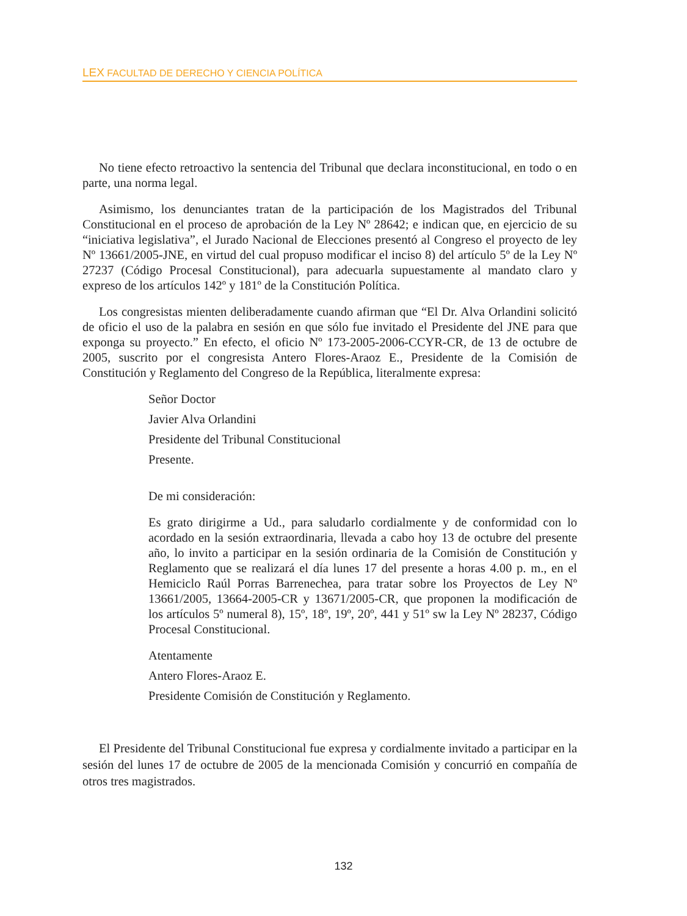LEX FACULTAD DE DERECHO Y CIENCIA POLÍTICA
No tiene efecto retroactivo la sentencia del Tribunal que declara inconstitucional, en todo o en parte, una norma legal.
Asimismo, los denunciantes tratan de la participación de los Magistrados del Tribunal Constitucional en el proceso de aprobación de la Ley Nº 28642; e indican que, en ejercicio de su “iniciativa legislativa”, el Jurado Nacional de Elecciones presentó al Congreso el proyecto de ley Nº 13661/2005-JNE, en virtud del cual propuso modificar el inciso 8) del artículo 5º de la Ley Nº 27237 (Código Procesal Constitucional), para adecuarla supuestamente al mandato claro y expreso de los artículos 142º y 181º de la Constitución Política.
Los congresistas mienten deliberadamente cuando afirman que “El Dr. Alva Orlandini solicitó de oficio el uso de la palabra en sesión en que sólo fue invitado el Presidente del JNE para que exponga su proyecto.” En efecto, el oficio Nº 173-2005-2006-CCYR-CR, de 13 de octubre de 2005, suscrito por el congresista Antero Flores-Araoz E., Presidente de la Comisión de Constitución y Reglamento del Congreso de la República, literalmente expresa:
Señor Doctor
Javier Alva Orlandini
Presidente del Tribunal Constitucional
Presente.
De mi consideración:
Es grato dirigirme a Ud., para saludarlo cordialmente y de conformidad con lo acordado en la sesión extraordinaria, llevada a cabo hoy 13 de octubre del presente año, lo invito a participar en la sesión ordinaria de la Comisión de Constitución y Reglamento que se realizará el día lunes 17 del presente a horas 4.00 p. m., en el Hemiciclo Raúl Porras Barrenechea, para tratar sobre los Proyectos de Ley Nº 13661/2005, 13664-2005-CR y 13671/2005-CR, que proponen la modificación de los artículos 5º numeral 8), 15º, 18º, 19º, 20º, 441 y 51º sw la Ley Nº 28237, Código Procesal Constitucional.
Atentamente
Antero Flores-Araoz E.
Presidente Comisión de Constitución y Reglamento.
El Presidente del Tribunal Constitucional fue expresa y cordialmente invitado a participar en la sesión del lunes 17 de octubre de 2005 de la mencionada Comisión y concurrió en compañía de otros tres magistrados.
132